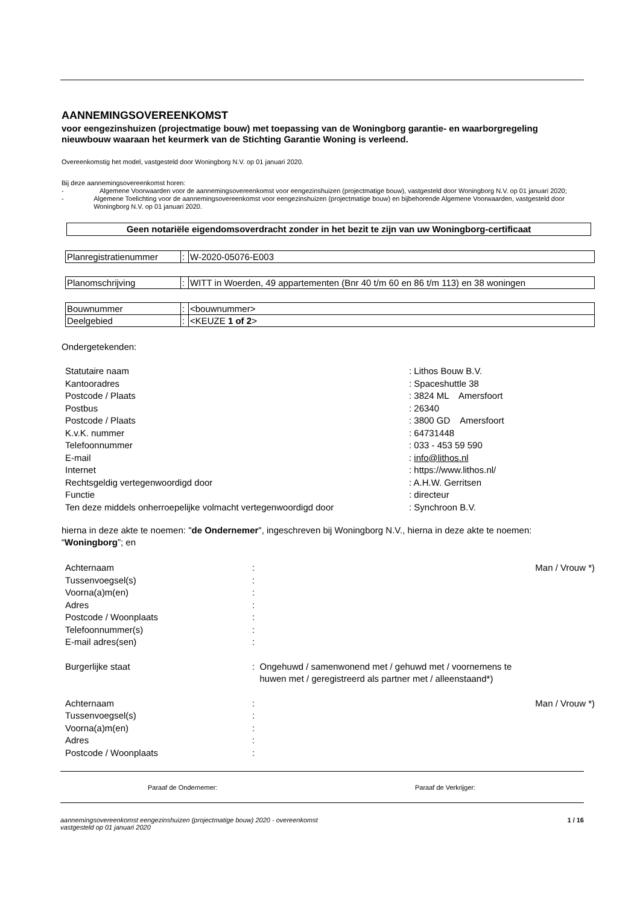AANNEMINGSOVEREENKOMST
voor eengezinshuizen (projectmatige bouw) met toepassing van de Woningborg garantie- en waarborgregeling nieuwbouw waaraan het keurmerk van de Stichting Garantie Woning is verleend.
Overeenkomstig het model, vastgesteld door Woningborg N.V. op 01 januari 2020.
Bij deze aannemingsovereenkomst horen:
- Algemene Voorwaarden voor de aannemingsovereenkomst voor eengezinshuizen (projectmatige bouw), vastgesteld door Woningborg N.V. op 01 januari 2020;
- Algemene Toelichting voor de aannemingsovereenkomst voor eengezinshuizen (projectmatige bouw) en bijbehorende Algemene Voorwaarden, vastgesteld door Woningborg N.V. op 01 januari 2020.
Geen notariële eigendomsoverdracht zonder in het bezit te zijn van uw Woningborg-certificaat
| Planregistratienummer | : | W-2020-05076-E003 |
| Planomschrijving | : | WITT in Woerden, 49 appartementen (Bnr 40 t/m 60 en 86 t/m 113) en 38 woningen |
| Bouwnummer | : | <bouwnummer> |
| Deelgebied | : | <KEUZE 1 of 2 > |
Ondergetekenden:
| Statutaire naam | : Lithos Bouw B.V. |
| Kantooradres | : Spaceshuttle 38 |
| Postcode / Plaats | : 3824 ML Amersfoort |
| Postbus | : 26340 |
| Postcode / Plaats | : 3800 GD Amersfoort |
| K.v.K. nummer | : 64731448 |
| Telefoonnummer | : 033 - 453 59 590 |
| E-mail | : info@lithos.nl |
| Internet | : https://www.lithos.nl/ |
| Rechtsgeldig vertegenwoordigd door | : A.H.W. Gerritsen |
| Functie | : directeur |
| Ten deze middels onherroepelijke volmacht vertegenwoordigd door | : Synchroon B.V. |
hierna in deze akte te noemen: "de Ondernemer", ingeschreven bij Woningborg N.V., hierna in deze akte te noemen: “Woningborg”; en
| Achternaam | : | Man / Vrouw *) |
| Tussenvoegsel(s) | : | |
| Voorna(a)m(en) | : | |
| Adres | : | |
| Postcode / Woonplaats | : | |
| Telefoonnummer(s) | : | |
| E-mail adres(sen) | : | |
| Burgerlijke staat | : Ongehuwd / samenwonend met / gehuwd met / voornemens te huwen met / geregistreerd als partner met / alleenstaand*) | |
| Achternaam | : | Man / Vrouw *) |
| Tussenvoegsel(s) | : | |
| Voorna(a)m(en) | : | |
| Adres | : | |
| Postcode / Woonplaats | : | |
Paraaf de Ondernemer: Paraaf de Verkrijger:
aannemingsovereenkomst eengezinshuizen (projectmatige bouw) 2020 - overeenkomst
vastgesteld op 01 januari 2020 1 / 16